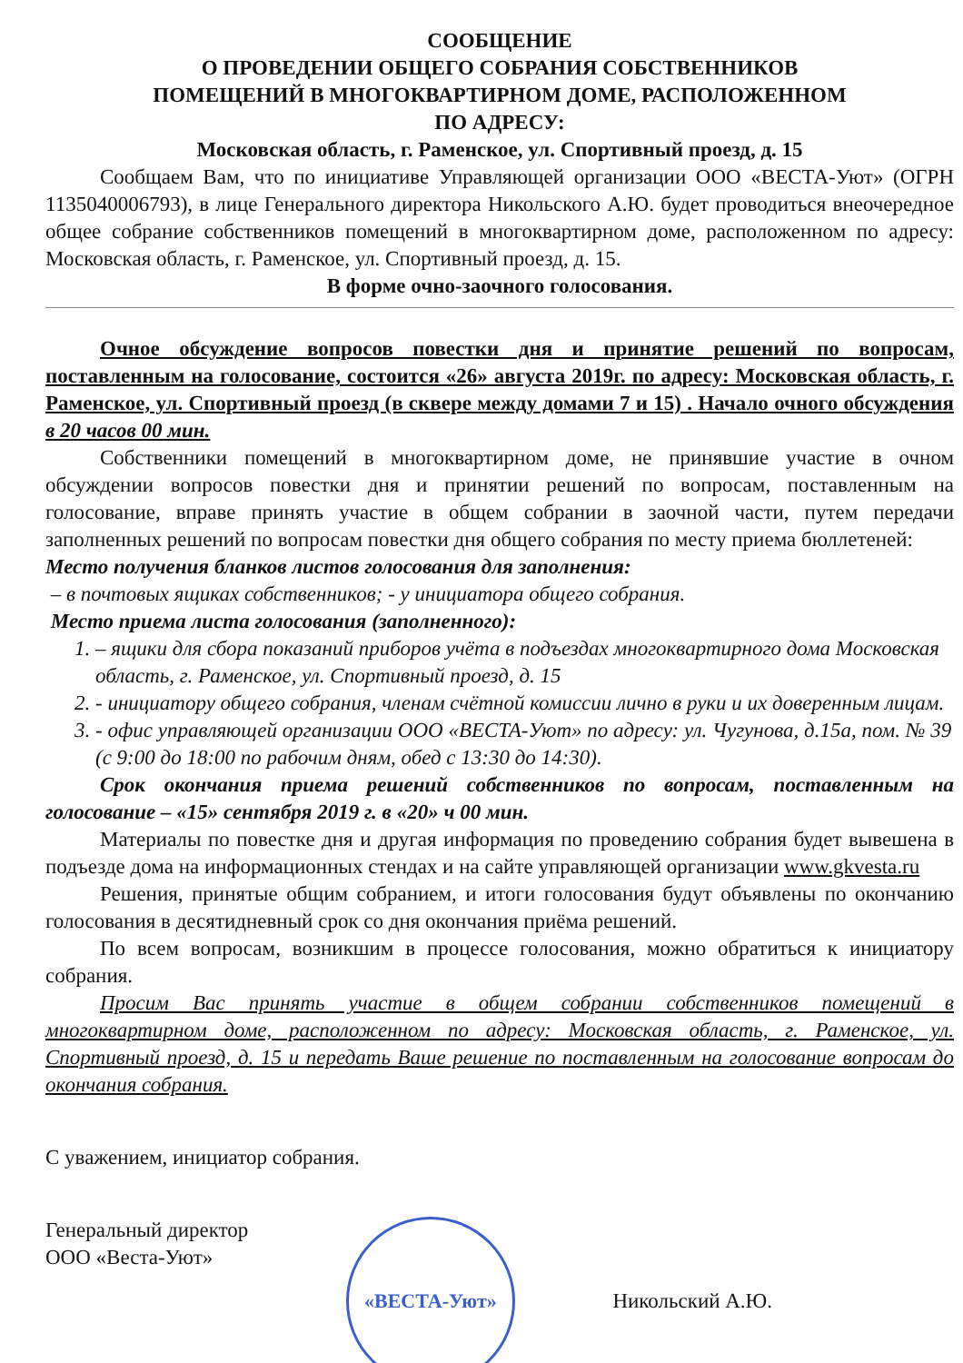СООБЩЕНИЕ
О ПРОВЕДЕНИИ ОБЩЕГО СОБРАНИЯ СОБСТВЕННИКОВ
ПОМЕЩЕНИЙ В МНОГОКВАРТИРНОМ ДОМЕ, РАСПОЛОЖЕННОМ
ПО АДРЕСУ:
Московская область, г. Раменское, ул. Спортивный проезд, д. 15
Сообщаем Вам, что по инициативе Управляющей организации ООО «ВЕСТА-Уют» (ОГРН 1135040006793), в лице Генерального директора Никольского А.Ю. будет проводиться внеочередное общее собрание собственников помещений в многоквартирном доме, расположенном по адресу: Московская область, г. Раменское, ул. Спортивный проезд, д. 15.
В форме очно-заочного голосования.
Очное обсуждение вопросов повестки дня и принятие решений по вопросам, поставленным на голосование, состоится «26» августа 2019г. по адресу: Московская область, г. Раменское, ул. Спортивный проезд (в сквере между домами 7 и 15) . Начало очного обсуждения в 20 часов 00 мин.
Собственники помещений в многоквартирном доме, не принявшие участие в очном обсуждении вопросов повестки дня и принятии решений по вопросам, поставленным на голосование, вправе принять участие в общем собрании в заочной части, путем передачи заполненных решений по вопросам повестки дня общего собрания по месту приема бюллетеней:
Место получения бланков листов голосования для заполнения:
– в почтовых ящиках собственников; - у инициатора общего собрания.
Место приема листа голосования (заполненного):
1. – ящики для сбора показаний приборов учёта в подъездах многоквартирного дома Московская область, г. Раменское, ул. Спортивный проезд, д. 15
2. - инициатору общего собрания, членам счётной комиссии лично в руки и их доверенным лицам.
3. - офис управляющей организации ООО «ВЕСТА-Уют» по адресу: ул. Чугунова, д.15а, пом. № 39 (с 9:00 до 18:00 по рабочим дням, обед с 13:30 до 14:30).
Срок окончания приема решений собственников по вопросам, поставленным на голосование – «15» сентября 2019 г. в «20» ч 00 мин.
Материалы по повестке дня и другая информация по проведению собрания будет вывешена в подъезде дома на информационных стендах и на сайте управляющей организации www.gkvesta.ru
Решения, принятые общим собранием, и итоги голосования будут объявлены по окончанию голосования в десятидневный срок со дня окончания приёма решений.
По всем вопросам, возникшим в процессе голосования, можно обратиться к инициатору собрания.
Просим Вас принять участие в общем собрании собственников помещений в многоквартирном доме, расположенном по адресу: Московская область, г. Раменское, ул. Спортивный проезд, д. 15 и передать Ваше решение по поставленным на голосование вопросам до окончания собрания.
С уважением, инициатор собрания.
Генеральный директор
ООО «Веста-Уют»
«ВЕСТА-Уют»
Никольский А.Ю.